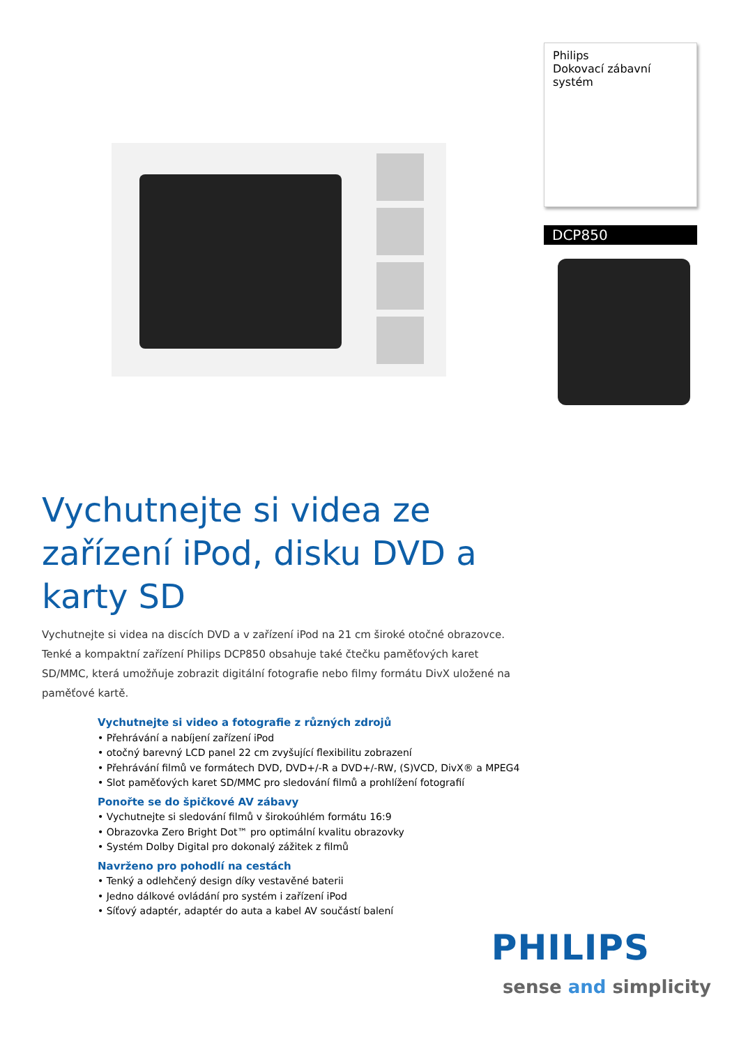Philips
Dokovací zábavní systém
DCP850
Vychutnejte si videa ze zařízení iPod, disku DVD a karty SD
Vychutnejte si videa na discích DVD a v zařízení iPod na 21 cm široké otočné obrazovce. Tenké a kompaktní zařízení Philips DCP850 obsahuje také čtečku paměťových karet SD/MMC, která umožňuje zobrazit digitální fotografie nebo filmy formátu DivX uložené na paměťové kartě.
Vychutnejte si video a fotografie z různých zdrojů
• Přehrávání a nabíjení zařízení iPod
• otočný barevný LCD panel 22 cm zvyšující flexibilitu zobrazení
• Přehrávání filmů ve formátech DVD, DVD+/-R a DVD+/-RW, (S)VCD, DivX® a MPEG4
• Slot paměťových karet SD/MMC pro sledování filmů a prohlížení fotografií
Ponořte se do špičkové AV zábavy
• Vychutnejte si sledování filmů v širokoúhlém formátu 16:9
• Obrazovka Zero Bright Dot™ pro optimální kvalitu obrazovky
• Systém Dolby Digital pro dokonalý zážitek z filmů
Navrženo pro pohodlí na cestách
• Tenký a odlehčený design díky vestavěné baterii
• Jedno dálkové ovládání pro systém i zařízení iPod
• Síťový adaptér, adaptér do auta a kabel AV součástí balení
PHILIPS
sense and simplicity